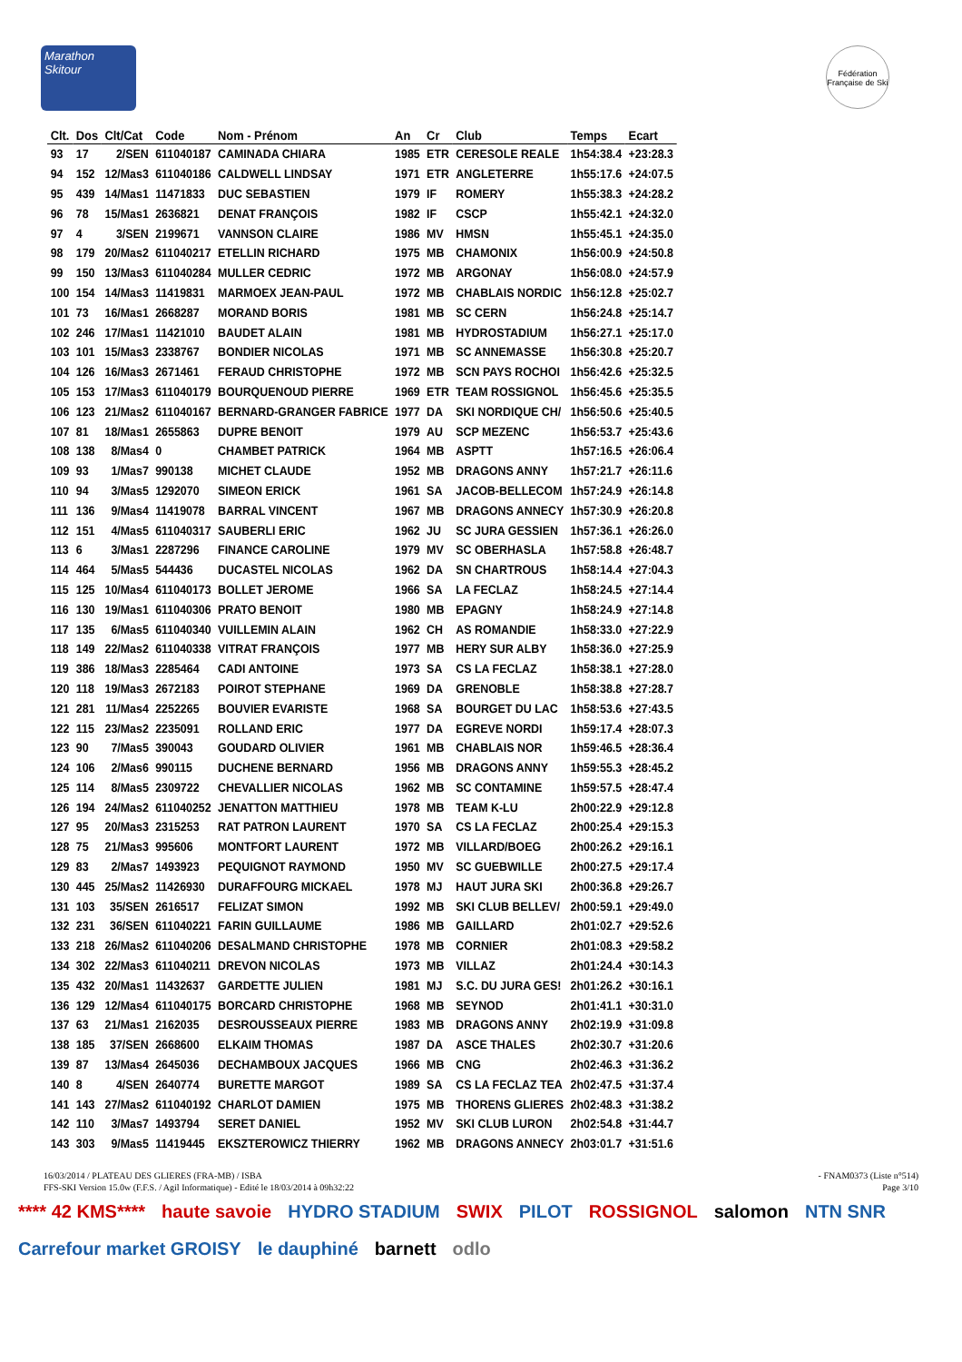Marathon Skitour
Fédération Française de Ski
| Clt. | Dos | Clt/Cat | Code | Nom - Prénom | An | Cr | Club | Temps | Ecart |
| --- | --- | --- | --- | --- | --- | --- | --- | --- | --- |
| 93 | 17 | 2/SEN | 611040187 | CAMINADA CHIARA | 1985 | ETR | CERESOLE REALE | 1h54:38.4 | +23:28.3 |
| 94 | 152 | 12/Mas3 | 611040186 | CALDWELL LINDSAY | 1971 | ETR | ANGLETERRE | 1h55:17.6 | +24:07.5 |
| 95 | 439 | 14/Mas1 | 11471833 | DUC SEBASTIEN | 1979 | IF | ROMERY | 1h55:38.3 | +24:28.2 |
| 96 | 78 | 15/Mas1 | 2636821 | DENAT FRANÇOIS | 1982 | IF | CSCP | 1h55:42.1 | +24:32.0 |
| 97 | 4 | 3/SEN | 2199671 | VANNSON CLAIRE | 1986 | MV | HMSN | 1h55:45.1 | +24:35.0 |
| 98 | 179 | 20/Mas2 | 611040217 | ETELLIN RICHARD | 1975 | MB | CHAMONIX | 1h56:00.9 | +24:50.8 |
| 99 | 150 | 13/Mas3 | 611040284 | MULLER CEDRIC | 1972 | MB | ARGONAY | 1h56:08.0 | +24:57.9 |
| 100 | 154 | 14/Mas3 | 11419831 | MARMOEX JEAN-PAUL | 1972 | MB | CHABLAIS NORDIC | 1h56:12.8 | +25:02.7 |
| 101 | 73 | 16/Mas1 | 2668287 | MORAND BORIS | 1981 | MB | SC CERN | 1h56:24.8 | +25:14.7 |
| 102 | 246 | 17/Mas1 | 11421010 | BAUDET ALAIN | 1981 | MB | HYDROSTADIUM | 1h56:27.1 | +25:17.0 |
| 103 | 101 | 15/Mas3 | 2338767 | BONDIER NICOLAS | 1971 | MB | SC ANNEMASSE | 1h56:30.8 | +25:20.7 |
| 104 | 126 | 16/Mas3 | 2671461 | FERAUD CHRISTOPHE | 1972 | MB | SCN PAYS ROCHOI | 1h56:42.6 | +25:32.5 |
| 105 | 153 | 17/Mas3 | 611040179 | BOURQUENOUD PIERRE | 1969 | ETR | TEAM ROSSIGNOL | 1h56:45.6 | +25:35.5 |
| 106 | 123 | 21/Mas2 | 611040167 | BERNARD-GRANGER FABRICE | 1977 | DA | SKI NORDIQUE CH/ | 1h56:50.6 | +25:40.5 |
| 107 | 81 | 18/Mas1 | 2655863 | DUPRE BENOIT | 1979 | AU | SCP MEZENC | 1h56:53.7 | +25:43.6 |
| 108 | 138 | 8/Mas4 | 0 | CHAMBET PATRICK | 1964 | MB | ASPTT | 1h57:16.5 | +26:06.4 |
| 109 | 93 | 1/Mas7 | 990138 | MICHET CLAUDE | 1952 | MB | DRAGONS ANNY | 1h57:21.7 | +26:11.6 |
| 110 | 94 | 3/Mas5 | 1292070 | SIMEON ERICK | 1961 | SA | JACOB-BELLECOM | 1h57:24.9 | +26:14.8 |
| 111 | 136 | 9/Mas4 | 11419078 | BARRAL VINCENT | 1967 | MB | DRAGONS ANNECY | 1h57:30.9 | +26:20.8 |
| 112 | 151 | 4/Mas5 | 611040317 | SAUBERLI ERIC | 1962 | JU | SC JURA GESSIEN | 1h57:36.1 | +26:26.0 |
| 113 | 6 | 3/Mas1 | 2287296 | FINANCE CAROLINE | 1979 | MV | SC OBERHASLA | 1h57:58.8 | +26:48.7 |
| 114 | 464 | 5/Mas5 | 544436 | DUCASTEL NICOLAS | 1962 | DA | SN CHARTROUS | 1h58:14.4 | +27:04.3 |
| 115 | 125 | 10/Mas4 | 611040173 | BOLLET JEROME | 1966 | SA | LA FECLAZ | 1h58:24.5 | +27:14.4 |
| 116 | 130 | 19/Mas1 | 611040306 | PRATO BENOIT | 1980 | MB | EPAGNY | 1h58:24.9 | +27:14.8 |
| 117 | 135 | 6/Mas5 | 611040340 | VUILLEMIN ALAIN | 1962 | CH | AS ROMANDIE | 1h58:33.0 | +27:22.9 |
| 118 | 149 | 22/Mas2 | 611040338 | VITRAT FRANÇOIS | 1977 | MB | HERY SUR ALBY | 1h58:36.0 | +27:25.9 |
| 119 | 386 | 18/Mas3 | 2285464 | CADI ANTOINE | 1973 | SA | CS LA FECLAZ | 1h58:38.1 | +27:28.0 |
| 120 | 118 | 19/Mas3 | 2672183 | POIROT STEPHANE | 1969 | DA | GRENOBLE | 1h58:38.8 | +27:28.7 |
| 121 | 281 | 11/Mas4 | 2252265 | BOUVIER EVARISTE | 1968 | SA | BOURGET DU LAC | 1h58:53.6 | +27:43.5 |
| 122 | 115 | 23/Mas2 | 2235091 | ROLLAND ERIC | 1977 | DA | EGREVE NORDI | 1h59:17.4 | +28:07.3 |
| 123 | 90 | 7/Mas5 | 390043 | GOUDARD OLIVIER | 1961 | MB | CHABLAIS NOR | 1h59:46.5 | +28:36.4 |
| 124 | 106 | 2/Mas6 | 990115 | DUCHENE BERNARD | 1956 | MB | DRAGONS ANNY | 1h59:55.3 | +28:45.2 |
| 125 | 114 | 8/Mas5 | 2309722 | CHEVALLIER NICOLAS | 1962 | MB | SC CONTAMINE | 1h59:57.5 | +28:47.4 |
| 126 | 194 | 24/Mas2 | 611040252 | JENATTON MATTHIEU | 1978 | MB | TEAM K-LU | 2h00:22.9 | +29:12.8 |
| 127 | 95 | 20/Mas3 | 2315253 | RAT PATRON LAURENT | 1970 | SA | CS LA FECLAZ | 2h00:25.4 | +29:15.3 |
| 128 | 75 | 21/Mas3 | 995606 | MONTFORT LAURENT | 1972 | MB | VILLARD/BOEG | 2h00:26.2 | +29:16.1 |
| 129 | 83 | 2/Mas7 | 1493923 | PEQUIGNOT RAYMOND | 1950 | MV | SC GUEBWILLE | 2h00:27.5 | +29:17.4 |
| 130 | 445 | 25/Mas2 | 11426930 | DURAFFOURG MICKAEL | 1978 | MJ | HAUT JURA SKI | 2h00:36.8 | +29:26.7 |
| 131 | 103 | 35/SEN | 2616517 | FELIZAT SIMON | 1992 | MB | SKI CLUB BELLEV/ | 2h00:59.1 | +29:49.0 |
| 132 | 231 | 36/SEN | 611040221 | FARIN GUILLAUME | 1986 | MB | GAILLARD | 2h01:02.7 | +29:52.6 |
| 133 | 218 | 26/Mas2 | 611040206 | DESALMAND CHRISTOPHE | 1978 | MB | CORNIER | 2h01:08.3 | +29:58.2 |
| 134 | 302 | 22/Mas3 | 611040211 | DREVON NICOLAS | 1973 | MB | VILLAZ | 2h01:24.4 | +30:14.3 |
| 135 | 432 | 20/Mas1 | 11432637 | GARDETTE JULIEN | 1981 | MJ | S.C. DU JURA GES! | 2h01:26.2 | +30:16.1 |
| 136 | 129 | 12/Mas4 | 611040175 | BORCARD CHRISTOPHE | 1968 | MB | SEYNOD | 2h01:41.1 | +30:31.0 |
| 137 | 63 | 21/Mas1 | 2162035 | DESROUSSEAUX PIERRE | 1983 | MB | DRAGONS ANNY | 2h02:19.9 | +31:09.8 |
| 138 | 185 | 37/SEN | 2668600 | ELKAIM THOMAS | 1987 | DA | ASCE THALES | 2h02:30.7 | +31:20.6 |
| 139 | 87 | 13/Mas4 | 2645036 | DECHAMBOUX JACQUES | 1966 | MB | CNG | 2h02:46.3 | +31:36.2 |
| 140 | 8 | 4/SEN | 2640774 | BURETTE MARGOT | 1989 | SA | CS LA FECLAZ TEA | 2h02:47.5 | +31:37.4 |
| 141 | 143 | 27/Mas2 | 611040192 | CHARLOT DAMIEN | 1975 | MB | THORENS GLIERES | 2h02:48.3 | +31:38.2 |
| 142 | 110 | 3/Mas7 | 1493794 | SERET DANIEL | 1952 | MV | SKI CLUB LURON | 2h02:54.8 | +31:44.7 |
| 143 | 303 | 9/Mas5 | 11419445 | EKSZTEROWICZ THIERRY | 1962 | MB | DRAGONS ANNECY | 2h03:01.7 | +31:51.6 |
16/03/2014 / PLATEAU DES GLIERES (FRA-MB) / ISBA - FNAM0373 (Liste n°514)
FFS-SKI Version 15.0w (F.F.S. / Agil Informatique) - Edité le 18/03/2014 à 09h32:22 Page 3/10
**** 42 KMS**** haute savoie HYDRO STADIUM SWIX PILOT ROSSIGNOL salomon NTN SNR Carrefour market GROISY le dauphiné barnett odlo